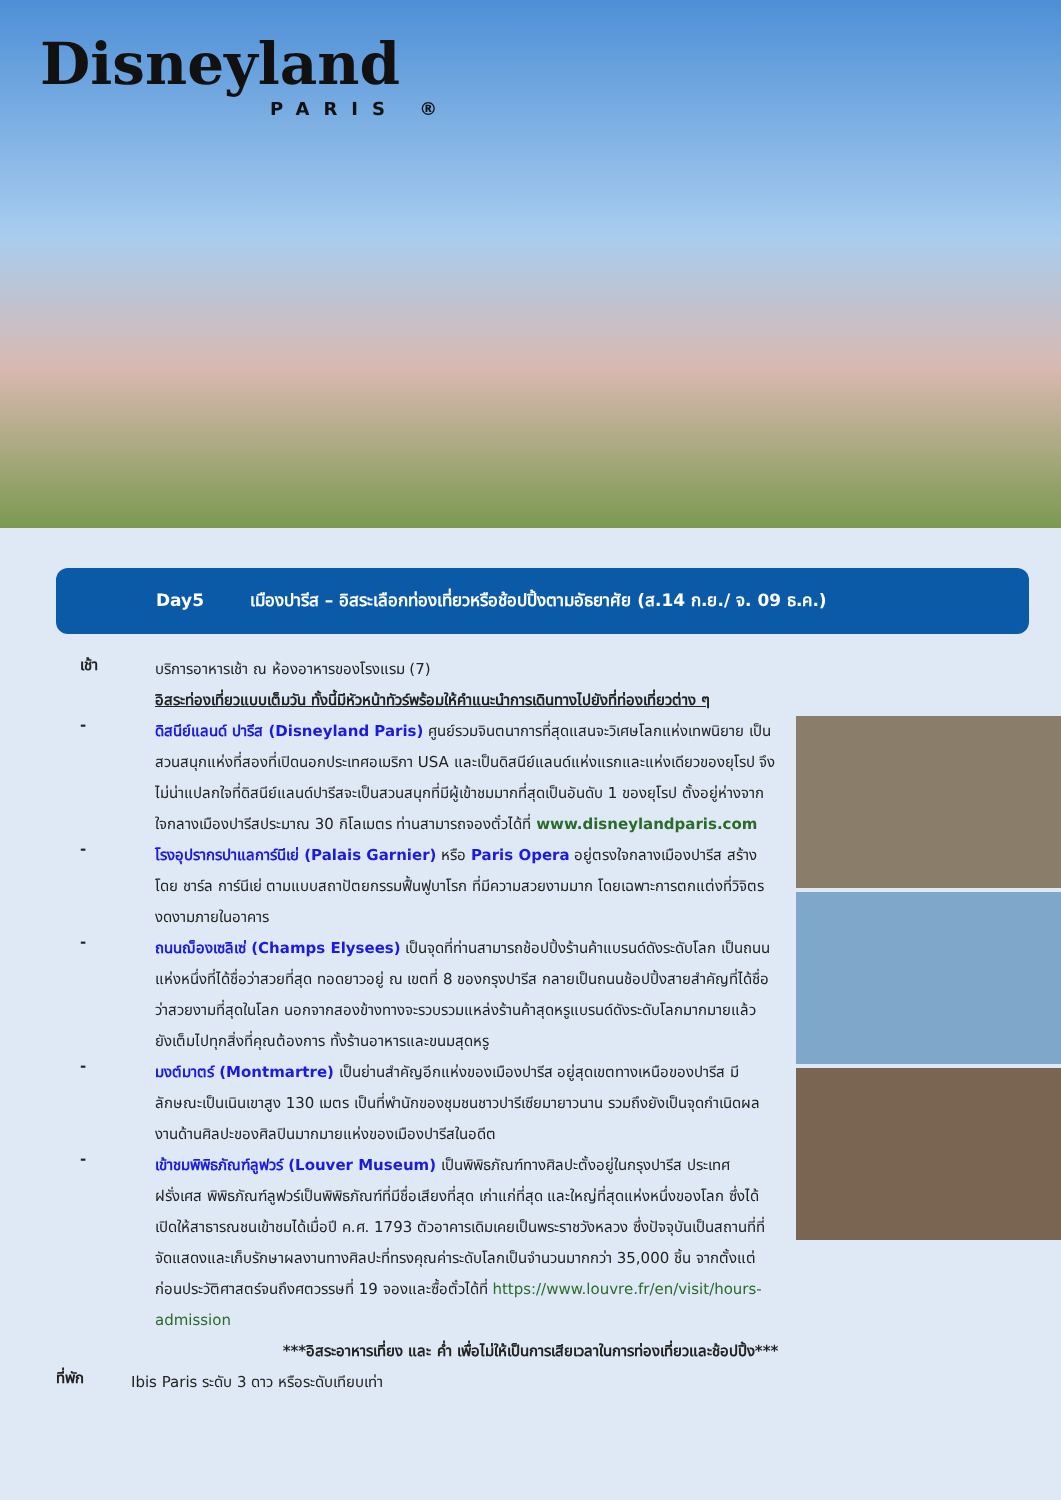Disneyland
PARIS ®
Day5 เมืองปารีส – อิสระเลือกท่องเที่ยวหรือช้อปปิ้งตามอัธยาศัย (ส.14 ก.ย./ จ. 09 ธ.ค.)
เช้า
บริการอาหารเช้า ณ ห้องอาหารของโรงแรม (7)
อิสระท่องเที่ยวแบบเต็มวัน ทั้งนี้มีหัวหน้าทัวร์พร้อมให้คำแนะนำการเดินทางไปยังที่ท่องเที่ยวต่าง ๆ
-
ดิสนีย์แลนด์ ปารีส (Disneyland Paris) ศูนย์รวมจินตนาการที่สุดแสนจะวิเศษโลกแห่งเทพนิยาย เป็นสวนสนุกแห่งที่สองที่เปิดนอกประเทศอเมริกา USA และเป็นดิสนีย์แลนด์แห่งแรกและแห่งเดียวของยุโรป จึงไม่น่าแปลกใจที่ดิสนีย์แลนด์ปารีสจะเป็นสวนสนุกที่มีผู้เข้าชมมากที่สุดเป็นอันดับ 1 ของยุโรป ตั้งอยู่ห่างจากใจกลางเมืองปารีสประมาณ 30 กิโลเมตร ท่านสามารถจองตั๋วได้ที่ www.disneylandparis.com
-
โรงอุปรากรปาแลการ์นีเย่ (Palais Garnier) หรือ Paris Opera อยู่ตรงใจกลางเมืองปารีส สร้างโดย ชาร์ล การ์นีเย่ ตามแบบสถาปัตยกรรมฟื้นฟูบาโรก ที่มีความสวยงามมาก โดยเฉพาะการตกแต่งที่วิจิตรงดงามภายในอาคาร
-
ถนนฌ็องเซลิเซ่ (Champs Elysees) เป็นจุดที่ท่านสามารถช้อปปิ้งร้านค้าแบรนด์ดังระดับโลก เป็นถนนแห่งหนึ่งที่ได้ชื่อว่าสวยที่สุด ทอดยาวอยู่ ณ เขตที่ 8 ของกรุงปารีส กลายเป็นถนนช้อปปิ้งสายสำคัญที่ได้ชื่อว่าสวยงามที่สุดในโลก นอกจากสองข้างทางจะรวบรวมแหล่งร้านค้าสุดหรูแบรนด์ดังระดับโลกมากมายแล้ว ยังเต็มไปทุกสิ่งที่คุณต้องการ ทั้งร้านอาหารและขนมสุดหรู
-
มงต์มาตร์ (Montmartre) เป็นย่านสำคัญอีกแห่งของเมืองปารีส อยู่สุดเขตทางเหนือของปารีส มีลักษณะเป็นเนินเขาสูง 130 เมตร เป็นที่พำนักของชุมชนชาวปารีเซียมายาวนาน รวมถึงยังเป็นจุดกำเนิดผลงานด้านศิลปะของศิลปินมากมายแห่งของเมืองปารีสในอดีต
-
เข้าชมพิพิธภัณฑ์ลูฟวร์ (Louver Museum) เป็นพิพิธภัณฑ์ทางศิลปะตั้งอยู่ในกรุงปารีส ประเทศฝรั่งเศส พิพิธภัณฑ์ลูฟวร์เป็นพิพิธภัณฑ์ที่มีชื่อเสียงที่สุด เก่าแก่ที่สุด และใหญ่ที่สุดแห่งหนึ่งของโลก ซึ่งได้เปิดให้สาธารณชนเข้าชมได้เมื่อปี ค.ศ. 1793 ตัวอาคารเดิมเคยเป็นพระราชวังหลวง ซึ่งปัจจุบันเป็นสถานที่ที่จัดแสดงและเก็บรักษาผลงานทางศิลปะที่ทรงคุณค่าระดับโลกเป็นจำนวนมากกว่า 35,000 ชิ้น จากตั้งแต่ก่อนประวัติศาสตร์จนถึงศตวรรษที่ 19 จองและซื้อตั๋วได้ที่ https://www.louvre.fr/en/visit/hours-admission
***อิสระอาหารเที่ยง และ ค่ำ เพื่อไม่ให้เป็นการเสียเวลาในการท่องเที่ยวและช้อปปิ้ง***
ที่พัก
Ibis Paris ระดับ 3 ดาว หรือระดับเทียบเท่า